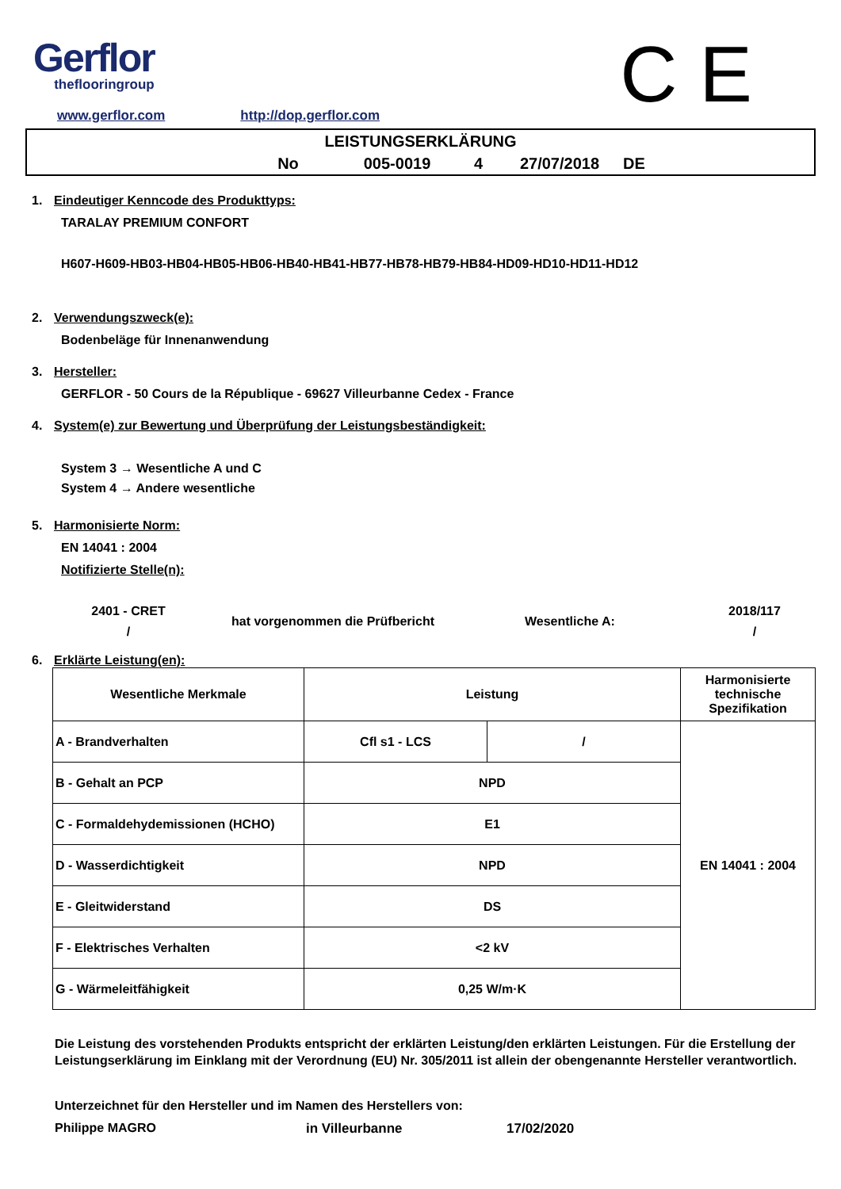Gerflor
theflooringroup
C E
www.gerflor.com http://dop.gerflor.com
LEISTUNGSERKLÄRUNG
No 005-0019 4 27/07/2018 DE
1. Eindeutiger Kenncode des Produkttyps:
TARALAY PREMIUM CONFORT
H607-H609-HB03-HB04-HB05-HB06-HB40-HB41-HB77-HB78-HB79-HB84-HD09-HD10-HD11-HD12
2. Verwendungszweck(e):
Bodenbeläge für Innenanwendung
3. Hersteller:
GERFLOR - 50 Cours de la République - 69627 Villeurbanne Cedex - France
4. System(e) zur Bewertung und Überprüfung der Leistungsbeständigkeit:
System 3 → Wesentliche A und C
System 4 → Andere wesentliche
5. Harmonisierte Norm:
EN 14041 : 2004
Notifizierte Stelle(n):
2401 - CRET
/
hat vorgenommen die Prüfbericht Wesentliche A:
2018/117
/
6. Erklärte Leistung(en):
| Wesentliche Merkmale | Leistung | | Harmonisierte technische Spezifikation |
| A - Brandverhalten | Cfl s1 - LCS | / | EN 14041 : 2004 |
| B - Gehalt an PCP | NPD | | |
| C - Formaldehydemissionen (HCHO) | E1 | | |
| D - Wasserdichtigkeit | NPD | | |
| E - Gleitwiderstand | DS | | |
| F - Elektrisches Verhalten | <2 kV | | |
| G - Wärmeleitfähigkeit | 0,25 W/m·K | | |
Die Leistung des vorstehenden Produkts entspricht der erklärten Leistung/den erklärten Leistungen. Für die Erstellung der Leistungserklärung im Einklang mit der Verordnung (EU) Nr. 305/2011 ist allein der obengenannte Hersteller verantwortlich.
Unterzeichnet für den Hersteller und im Namen des Herstellers von:
Philippe MAGRO in Villeurbanne 17/02/2020